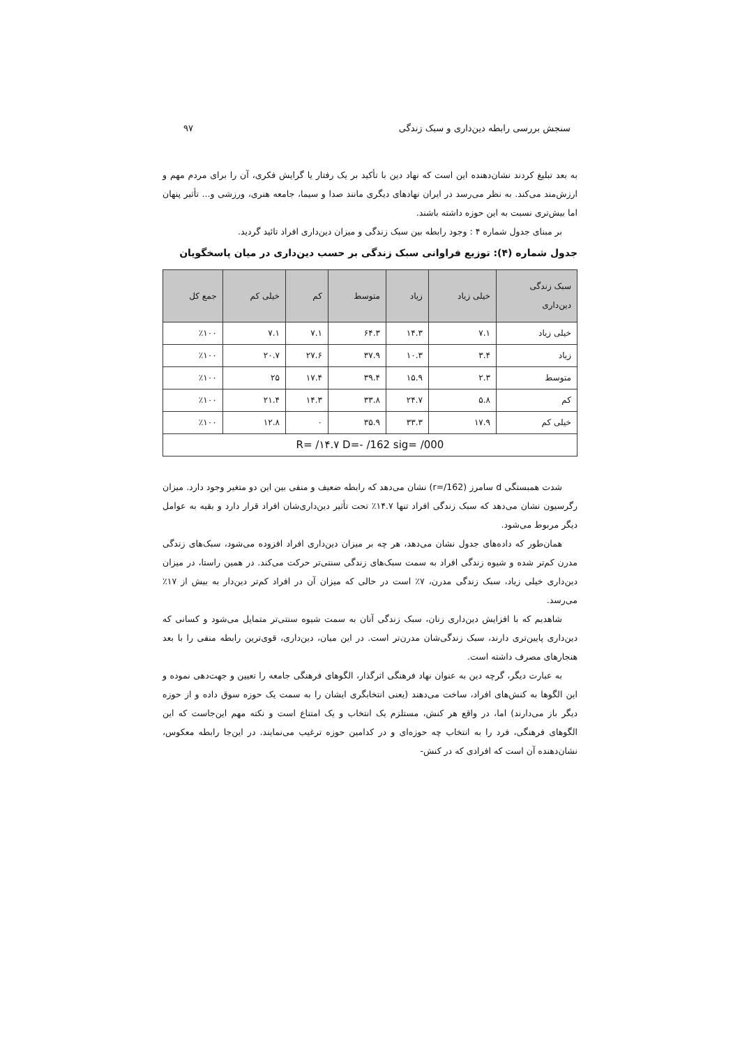سنجش بررسی رابطه دین‌داری و سبک زندگی ۹۷
به بعد تبلیغ کردند نشان‌دهنده این است که نهاد دین با تأکید بر یک رفتار یا گرایش فکری، آن را برای مردم مهم و ارزش‌مند می‌کند. به نظر می‌رسد در ایران نهادهای دیگری مانند صدا و سیما، جامعه هنری، ورزشی و... تأثیر پنهان اما بیش‌تری نسبت به این حوزه داشته باشند.
بر مبنای جدول شماره ۴ : وجود رابطه بین سبک زندگی و میزان دین‌داری افراد تائید گردید.
جدول شماره (۴): توزیع فراوانی سبک زندگی بر حسب دین‌داری در میان پاسخگویان
| سبک زندگی دین‌داری | خیلی زیاد | زیاد | متوسط | کم | خیلی کم | جمع کل |
| --- | --- | --- | --- | --- | --- | --- |
| خیلی زیاد | ۷.۱ | ۱۴.۳ | ۶۴.۳ | ۷.۱ | ۷.۱ | ٪۱۰۰ |
| زیاد | ۳.۴ | ۱۰.۳ | ۳۷.۹ | ۲۷.۶ | ۲۰.۷ | ٪۱۰۰ |
| متوسط | ۲.۳ | ۱۵.۹ | ۳۹.۴ | ۱۷.۴ | ۲۵ | ٪۱۰۰ |
| کم | ۵.۸ | ۲۴.۷ | ۳۳.۸ | ۱۴.۳ | ۲۱.۴ | ٪۱۰۰ |
| خیلی کم | ۱۷.۹ | ۳۳.۳ | ۳۵.۹ | ۰ | ۱۲.۸ | ٪۱۰۰ |
| R= /۱۴.۷ D=- /162 sig= /000 | | | | | | |
شدت همبستگی d سامرز (r=/162) نشان می‌دهد که رابطه ضعیف و منفی بین این دو متغیر وجود دارد. میزان رگرسیون نشان می‌دهد که سبک زندگی افراد تنها ۱۴.۷٪ تحت تأثیر دین‌داری‌شان افراد قرار دارد و بقیه به عوامل دیگر مربوط می‌شود.
همان‌طور که داده‌های جدول نشان می‌دهد، هر چه بر میزان دین‌داری افراد افزوده می‌شود، سبک‌های زندگی مدرن کم‌تر شده و شیوه زندگی افراد به سمت سبک‌های زندگی سنتی‌تر حرکت می‌کند. در همین راستا، در میزان دین‌داری خیلی زیاد، سبک زندگی مدرن، ۷٪ است در حالی که میزان آن در افراد کم‌تر دین‌دار به بیش از ۱۷٪ می‌رسد.
شاهدیم که با افزایش دین‌داری زنان، سبک زندگی آنان به سمت شیوه سنتی‌تر متمایل می‌شود و کسانی که دین‌داری پایین‌تری دارند، سبک زندگی‌شان مدرن‌تر است. در این میان، دین‌داری، قوی‌ترین رابطه منفی را با بعد هنجارهای مصرف داشته است.
به عبارت دیگر، گرچه دین به عنوان نهاد فرهنگی اثرگذار، الگوهای فرهنگی جامعه را تعیین و جهت‌دهی نموده و این الگوها به کنش‌های افراد، ساخت می‌دهند (یعنی انتخابگری ایشان را به سمت یک حوزه سوق داده و از حوزه دیگر باز می‌دارند) اما، در واقع هر کنش، مستلزم یک انتخاب و یک امتناع است و نکته مهم این‌جاست که این الگوهای فرهنگی، فرد را به انتخاب چه حوزه‌ای و در کدامین حوزه ترغیب می‌نمایند. در این‌جا رابطه معکوس، نشان‌دهنده آن است که افرادی که در کنش-